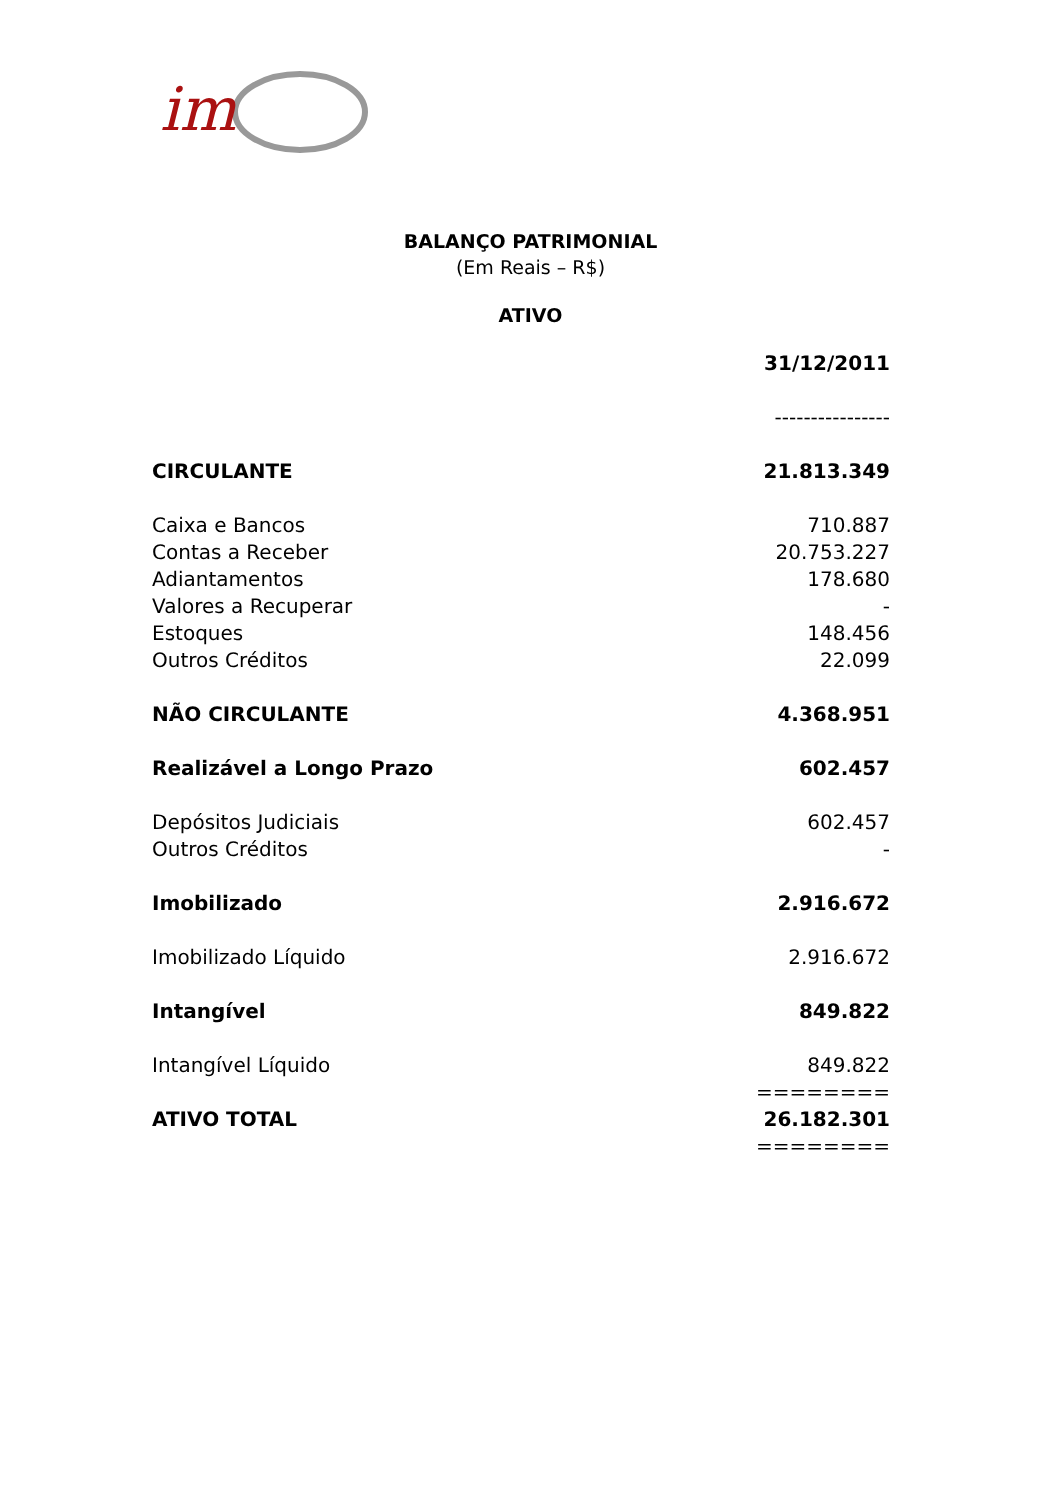im
BALANÇO PATRIMONIAL
(Em Reais – R$)
ATIVO
| | 31/12/2011 |
| | ---------------- |
| CIRCULANTE | 21.813.349 |
| Caixa e Bancos | 710.887 |
| Contas a Receber | 20.753.227 |
| Adiantamentos | 178.680 |
| Valores a Recuperar | - |
| Estoques | 148.456 |
| Outros Créditos | 22.099 |
| NÃO CIRCULANTE | 4.368.951 |
| Realizável a Longo Prazo | 602.457 |
| Depósitos Judiciais | 602.457 |
| Outros Créditos | - |
| Imobilizado | 2.916.672 |
| Imobilizado Líquido | 2.916.672 |
| Intangível | 849.822 |
| Intangível Líquido | 849.822 |
| | ======== |
| ATIVO TOTAL | 26.182.301 |
| | ======== |